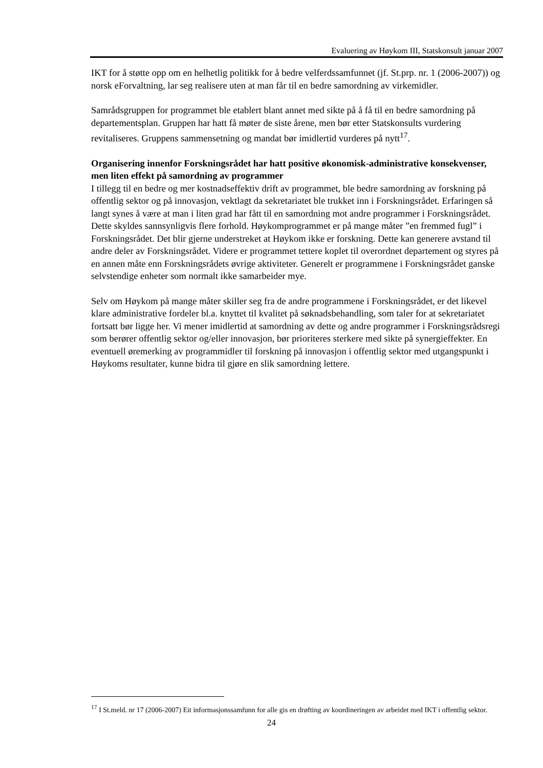Evaluering av Høykom III, Statskonsult januar 2007
IKT for å støtte opp om en helhetlig politikk for å bedre velferdssamfunnet (jf. St.prp. nr. 1 (2006-2007)) og norsk eForvaltning, lar seg realisere uten at man får til en bedre samordning av virkemidler.
Samrådsgruppen for programmet ble etablert blant annet med sikte på å få til en bedre samordning på departementsplan. Gruppen har hatt få møter de siste årene, men bør etter Statskonsults vurdering revitaliseres. Gruppens sammensetning og mandat bør imidlertid vurderes på nytt<sup>17</sup>.
Organisering innenfor Forskningsrådet har hatt positive økonomisk-administrative konsekvenser, men liten effekt på samordning av programmer
I tillegg til en bedre og mer kostnadseffektiv drift av programmet, ble bedre samordning av forskning på offentlig sektor og på innovasjon, vektlagt da sekretariatet ble trukket inn i Forskningsrådet. Erfaringen så langt synes å være at man i liten grad har fått til en samordning mot andre programmer i Forskningsrådet. Dette skyldes sannsynligvis flere forhold. Høykomprogrammet er på mange måter ”en fremmed fugl” i Forskningsrådet. Det blir gjerne understreket at Høykom ikke er forskning. Dette kan generere avstand til andre deler av Forskningsrådet. Videre er programmet tettere koplet til overordnet departement og styres på en annen måte enn Forskningsrådets øvrige aktiviteter. Generelt er programmene i Forskningsrådet ganske selvstendige enheter som normalt ikke samarbeider mye.
Selv om Høykom på mange måter skiller seg fra de andre programmene i Forskningsrådet, er det likevel klare administrative fordeler bl.a. knyttet til kvalitet på søknadsbehandling, som taler for at sekretariatet fortsatt bør ligge her. Vi mener imidlertid at samordning av dette og andre programmer i Forskningsrådsregi som berører offentlig sektor og/eller innovasjon, bør prioriteres sterkere med sikte på synergieffekter. En eventuell øremerking av programmidler til forskning på innovasjon i offentlig sektor med utgangspunkt i Høykoms resultater, kunne bidra til gjøre en slik samordning lettere.
<sup>17</sup> I St.meld. nr 17 (2006-2007) Eit informasjonssamfunn for alle gis en drøfting av koordineringen av arbeidet med IKT i offentlig sektor.
24